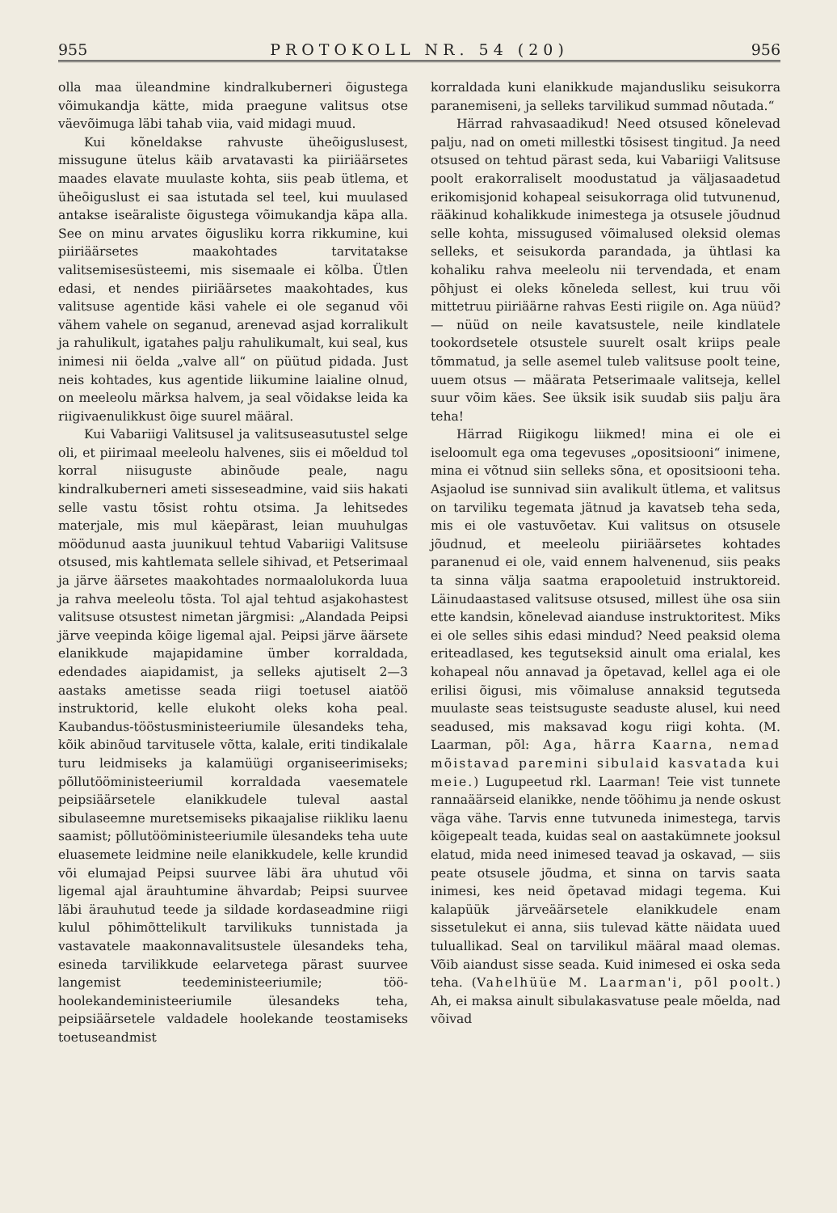955 PROTOKOLL NR. 54 (20) 956
olla maa üleandmine kindralkuberneri õigustega võimukandja kätte, mida praegune valitsus otse väevõimuga läbi tahab viia, vaid midagi muud.
Kui kõneldakse rahvuste üheõiguslusest, missugune ütelus käib arvatavasti ka piiriäärsetes maades elavate muulaste kohta, siis peab ütlema, et üheõiguslust ei saa istutada sel teel, kui muulased antakse iseäraliste õigustega võimukandja käpa alla. See on minu arvates õigusliku korra rikkumine, kui piiriäärsetes maakohtades tarvitatakse valitsemisesüsteemi, mis sisemaale ei kõlba. Ütlen edasi, et nendes piiriäärsetes maakohtades, kus valitsuse agentide käsi vahele ei ole seganud või vähem vahele on seganud, arenevad asjad korralikult ja rahulikult, igatahes palju rahulikumalt, kui seal, kus inimesi nii öelda „valve all“ on püütud pidada. Just neis kohtades, kus agentide liikumine laialine olnud, on meeleolu märksa halvem, ja seal võidakse leida ka riigivaenulikkust õige suurel määral.
Kui Vabariigi Valitsusel ja valitsuseasutustel selge oli, et piirimaal meeleolu halvenes, siis ei mõeldud tol korral niisuguste abinõude peale, nagu kindralkuberneri ameti sisseseadmine, vaid siis hakati selle vastu tõsist rohtu otsima. Ja lehitsedes materjale, mis mul käepärast, leian muuhulgas möödunud aasta juunikuul tehtud Vabariigi Valitsuse otsused, mis kahtlemata sellele sihivad, et Petserimaal ja järve äärsetes maakohtades normaalolukorda luua ja rahva meeleolu tõsta. Tol ajal tehtud asjakohastest valitsuse otsustest nimetan järgmisi: „Alandada Peipsi järve veepinda kõige ligemal ajal. Peipsi järve äärsete elanikkude majapidamine ümber korraldada, edendades aiapidamist, ja selleks ajutiselt 2—3 aastaks ametisse seada riigi toetusel aiatöö instruktorid, kelle elukoht oleks koha peal. Kaubandus-tööstusministeeriumile ülesandeks teha, kõik abinõud tarvitusele võtta, kalale, eriti tindikalale turu leidmiseks ja kalamüügi organiseerimiseks; põllutööministeeriumil korraldada vaesematele peipsiäärsetele elanikkudele tuleval aastal sibulaseemne muretsemiseks pikaajalise riikliku laenu saamist; põllutööministeeriumile ülesandeks teha uute eluasemete leidmine neile elanikkudele, kelle krundid või elumajad Peipsi suurvee läbi ära uhutud või ligemal ajal ärauhtumine ähvardab; Peipsi suurvee läbi ärauhutud teede ja sildade kordaseadmine riigi kulul põhimõttelikult tarvilikuks tunnistada ja vastavatele maakonnavalitsustele ülesandeks teha, esineda tarvilikkude eelarvetega pärast suurvee langemist teedeministeeriumile; töö-hoolekandeministeeriumile ülesandeks teha, peipsiäärsetele valdadele hoolekande teostamiseks toetuseandmist
korraldada kuni elanikkude majandusliku seisukorra paranemiseni, ja selleks tarvilikud summad nõutada.“
Härrad rahvasaadikud! Need otsused kõnelevad palju, nad on ometi millestki tõsisest tingitud. Ja need otsused on tehtud pärast seda, kui Vabariigi Valitsuse poolt erakorraliselt moodustatud ja väljasaadetud erikomisjonid kohapeal seisukorraga olid tutvunenud, rääkinud kohalikkude inimestega ja otsusele jõudnud selle kohta, missugused võimalused oleksid olemas selleks, et seisukorda parandada, ja ühtlasi ka kohaliku rahva meeleolu nii tervendada, et enam põhjust ei oleks kõneleda sellest, kui truu või mittetruu piiriäärne rahvas Eesti riigile on. Aga nüüd? — nüüd on neile kavatsustele, neile kindlatele tookordsetele otsustele suurelt osalt kriips peale tõmmatud, ja selle asemel tuleb valitsuse poolt teine, uuem otsus — määrata Petserimaale valitseja, kellel suur võim käes. See üksik isik suudab siis palju ära teha!
Härrad Riigikogu liikmed! mina ei ole ei iseloomult ega oma tegevuses „opositsiooni“ inimene, mina ei võtnud siin selleks sõna, et opositsiooni teha. Asjaolud ise sunnivad siin avalikult ütlema, et valitsus on tarviliku tegemata jätnud ja kavatseb teha seda, mis ei ole vastuvõetav. Kui valitsus on otsusele jõudnud, et meeleolu piiriäärsetes kohtades paranenud ei ole, vaid ennem halvenenud, siis peaks ta sinna välja saatma erapooletuid instruktoreid. Läinudaastased valitsuse otsused, millest ühe osa siin ette kandsin, kõnelevad aianduse instruktoritest. Miks ei ole selles sihis edasi mindud? Need peaksid olema eriteadlased, kes tegutseksid ainult oma erialal, kes kohapeal nõu annavad ja õpetavad, kellel aga ei ole erilisi õigusi, mis võimaluse annaksid tegutseda muulaste seas teistsuguste seaduste alusel, kui need seadused, mis maksavad kogu riigi kohta. (M. Laarman, põl: Aga, härra Kaarna, nemad mõistavad paremini sibulaid kasvatada kui meie.) Lugupeetud rkl. Laarman! Teie vist tunnete rannaäärseid elanikke, nende tööhimu ja nende oskust väga vähe. Tarvis enne tutvuneda inimestega, tarvis kõigepealt teada, kuidas seal on aastakümnete jooksul elatud, mida need inimesed teavad ja oskavad, — siis peate otsusele jõudma, et sinna on tarvis saata inimesi, kes neid õpetavad midagi tegema. Kui kalapüük järveäärsetele elanikkudele enam sissetulekut ei anna, siis tulevad kätte näidata uued tuluallikad. Seal on tarvilikul määral maad olemas. Võib aiandust sisse seada. Kuid inimesed ei oska seda teha. (Vahelhüüe M. Laarman'i, põl poolt.) Ah, ei maksa ainult sibulakasvatuse peale mõelda, nad võivad